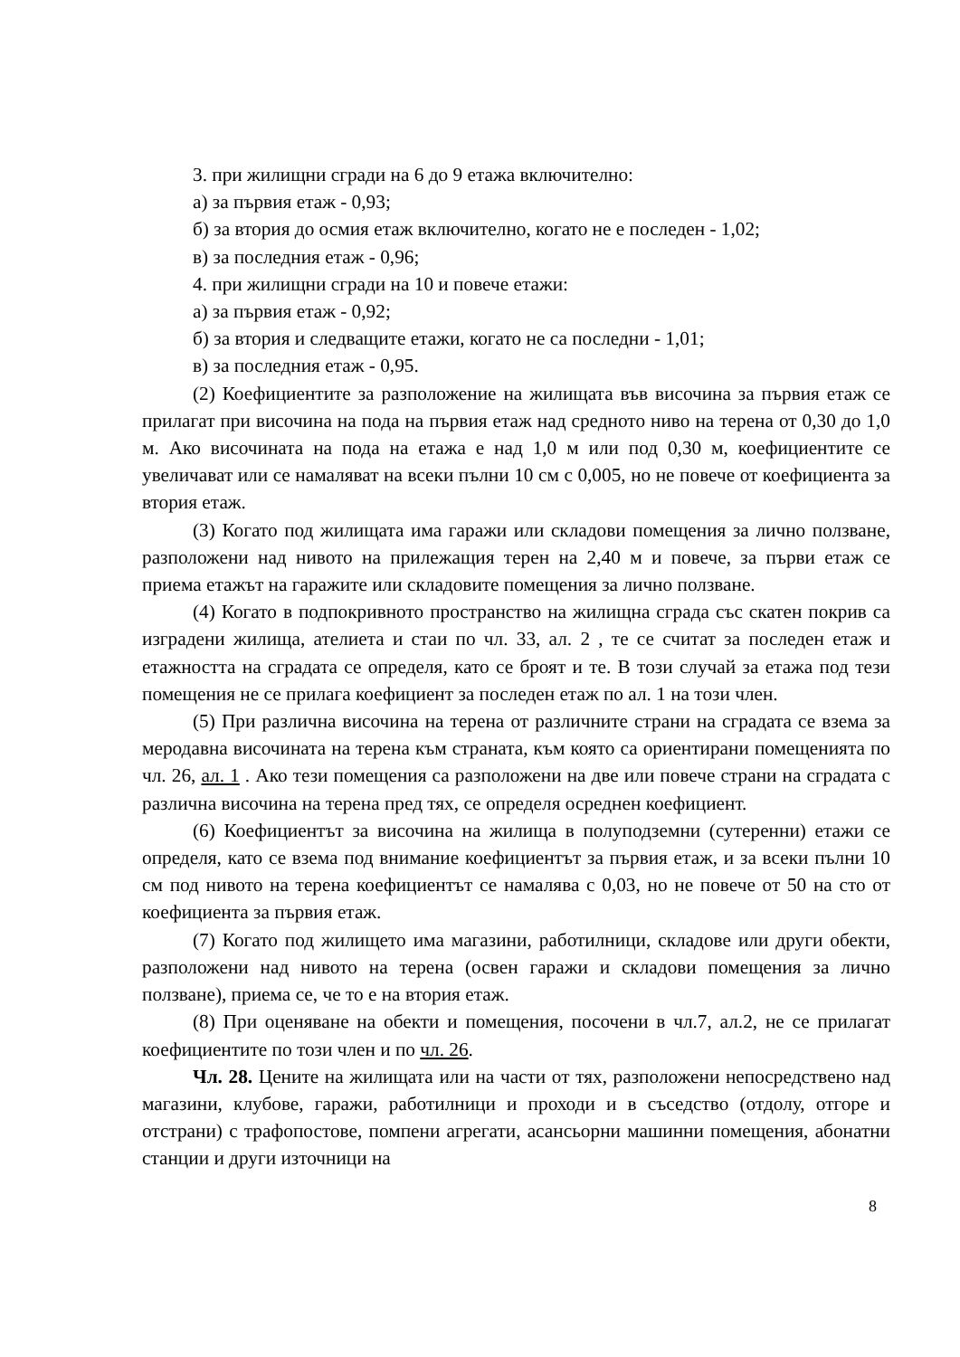3. при жилищни сгради на 6 до 9 етажа включително:
а) за първия етаж - 0,93;
б) за втория до осмия етаж включително, когато не е последен - 1,02;
в) за последния етаж - 0,96;
4. при жилищни сгради на 10 и повече етажи:
а) за първия етаж - 0,92;
б) за втория и следващите етажи, когато не са последни - 1,01;
в) за последния етаж - 0,95.
(2) Коефициентите за разположение на жилищата във височина за първия етаж се прилагат при височина на пода на първия етаж над средното ниво на терена от 0,30 до 1,0 м. Ако височината на пода на етажа е над 1,0 м или под 0,30 м, коефициентите се увеличават или се намаляват на всеки пълни 10 см с 0,005, но не повече от коефициента за втория етаж.
(3) Когато под жилищата има гаражи или складови помещения за лично ползване, разположени над нивото на прилежащия терен на 2,40 м и повече, за първи етаж се приема етажът на гаражите или складовите помещения за лично ползване.
(4) Когато в подпокривното пространство на жилищна сграда със скатен покрив са изградени жилища, ателиета и стаи по чл. 33, ал. 2 , те се считат за последен етаж и етажността на сградата се определя, като се броят и те. В този случай за етажа под тези помещения не се прилага коефициент за последен етаж по ал. 1 на този член.
(5) При различна височина на терена от различните страни на сградата се взема за меродавна височината на терена към страната, към която са ориентирани помещенията по чл. 26, ал. 1 . Ако тези помещения са разположени на две или повече страни на сградата с различна височина на терена пред тях, се определя осреднен коефициент.
(6) Коефициентът за височина на жилища в полуподземни (сутеренни) етажи се определя, като се взема под внимание коефициентът за първия етаж, и за всеки пълни 10 см под нивото на терена коефициентът се намалява с 0,03, но не повече от 50 на сто от коефициента за първия етаж.
(7) Когато под жилището има магазини, работилници, складове или други обекти, разположени над нивото на терена (освен гаражи и складови помещения за лично ползване), приема се, че то е на втория етаж.
(8) При оценяване на обекти и помещения, посочени в чл.7, ал.2, не се прилагат коефициентите по този член и по чл. 26.
Чл. 28. Цените на жилищата или на части от тях, разположени непосредствено над магазини, клубове, гаражи, работилници и проходи и в съседство (отдолу, отгоре и отстрани) с трафопостове, помпени агрегати, асансьорни машинни помещения, абонатни станции и други източници на
8